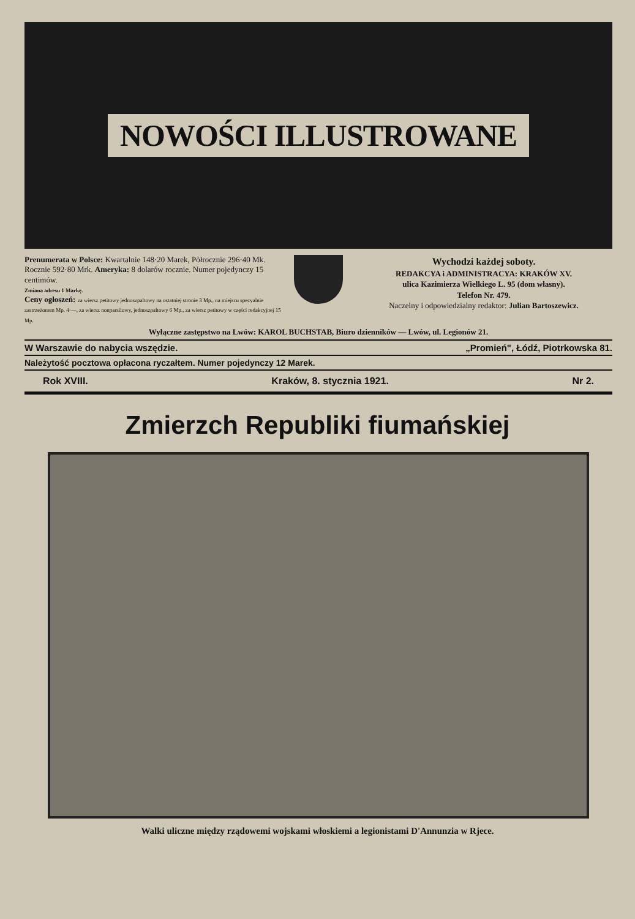NOWOŚCI ILLUSTROWANE
Prenumerata w Polsce: Kwartalnie 148·20 Marek, Półrocznie 296·40 Mk. Rocznie 592·80 Mrk. Ameryka: 8 dolarów rocznie. Numer pojedynczy 15 centimów.
Zmiana adresu 1 Markę.
Ceny ogłoszeń: za wiersz petitowy jednoszpaltowy na ostatniej stronie 3 Mp., na miejscu specyalnie zastrzeżonem Mp. 4·—, za wiersz nonparsilowy, jednoszpaltowy 6 Mp., za wiersz petitowy w części redakcyjnej 15 Mp.
Wychodzi każdej soboty.
REDAKCYA i ADMINISTRACYA: KRAKÓW XV.
ulica Kazimierza Wielkiego L. 95 (dom własny).
Telefon Nr. 479.
Naczelny i odpowiedzialny redaktor: Julian Bartoszewicz.
Wyłączne zastępstwo na Lwów: KAROL BUCHSTAB, Biuro dzienników — Lwów, ul. Legionów 21.
W Warszawie do nabycia wszędzie. „Promień", Łódź, Piotrkowska 81.
Należytość pocztowa opłacona ryczałtem. Numer pojedynczy 12 Marek.
Rok XVIII. Kraków, 8. stycznia 1921. Nr 2.
Zmierzch Republiki fiumańskiej
Walki uliczne między rządowemi wojskami włoskiemi a legionistami D'Annunzia w Rjece.